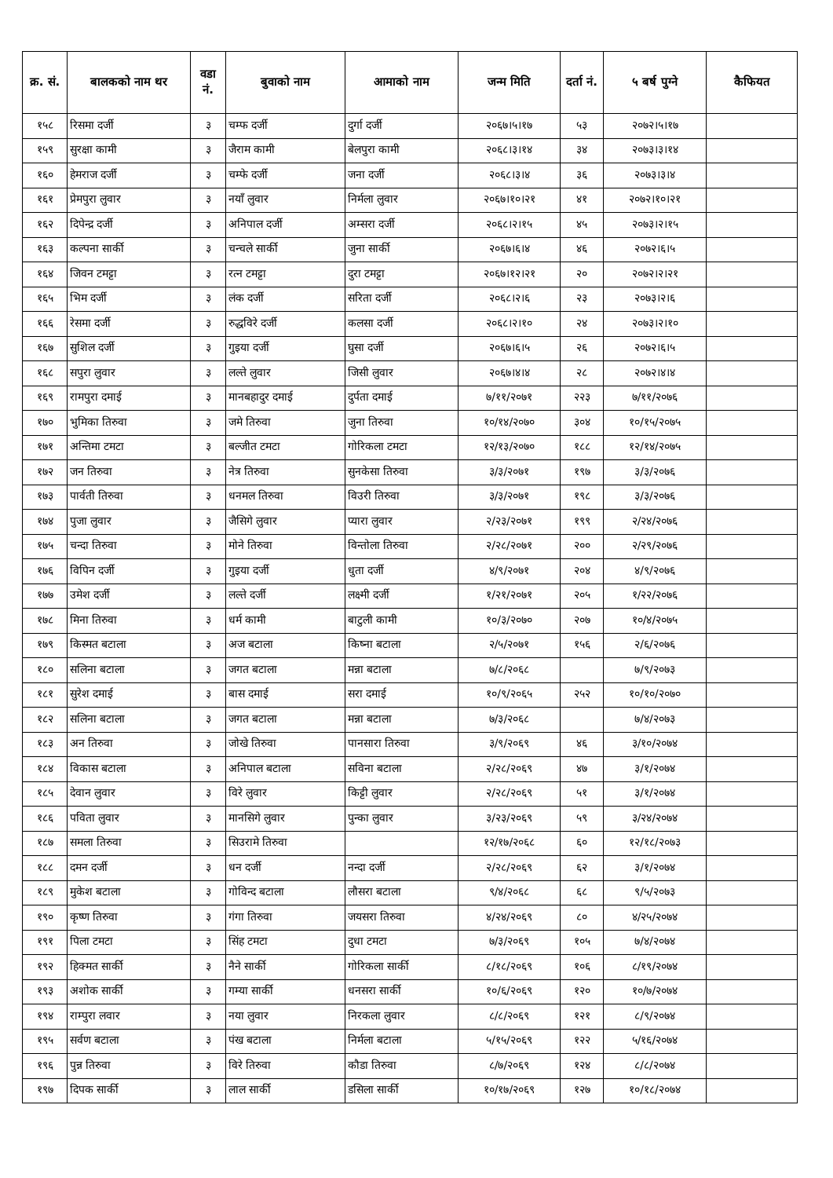| क्र. सं. | बालकको नाम थर | वडा नं. | बुवाको नाम | आमाको नाम | जन्म मिति | दर्ता नं. | ५ बर्ष पुग्ने | कैफियत |
| --- | --- | --- | --- | --- | --- | --- | --- | --- |
| १५८ | रिसमा दर्जी | ३ | चम्फ दर्जी | दुर्गा दर्जी | २०६७।५।१७ | ५३ | २०७२।५।१७ | |
| १५९ | सुरक्षा कामी | ३ | जैराम कामी | बेलपुरा कामी | २०६८।३।१४ | ३४ | २०७३।३।१४ | |
| १६० | हेमराज दर्जी | ३ | चम्फे दर्जी | जना दर्जी | २०६८।३।४ | ३६ | २०७३।३।४ | |
| १६१ | प्रेमपुरा लुवार | ३ | नयाँ लुवार | निर्मला लुवार | २०६७।१०।२१ | ४१ | २०७२।१०।२१ | |
| १६२ | दिपेन्द्र दर्जी | ३ | अनिपाल दर्जी | अम्सरा दर्जी | २०६८।२।१५ | ४५ | २०७३।२।१५ | |
| १६३ | कल्पना सार्की | ३ | चन्चले सार्की | जुना सार्की | २०६७।६।४ | ४६ | २०७२।६।५ | |
| १६४ | जिवन टमट्टा | ३ | रत्न टमट्टा | दुरा टमट्टा | २०६७।१२।२१ | २० | २०७२।२।२१ | |
| १६५ | भिम दर्जी | ३ | लंक दर्जी | सरिता दर्जी | २०६८।२।६ | २३ | २०७३।२।६ | |
| १६६ | रेसमा दर्जी | ३ | रुद्धविरे दर्जी | कलसा दर्जी | २०६८।२।१० | २४ | २०७३।२।१० | |
| १६७ | सुशिल दर्जी | ३ | गुइया दर्जी | घुसा दर्जी | २०६७।६।५ | २६ | २०७२।६।५ | |
| १६८ | सपुरा लुवार | ३ | लल्ते लुवार | जिसी लुवार | २०६७।४।४ | २८ | २०७२।४।४ | |
| १६९ | रामपुरा दमाई | ३ | मानबहादुर दमाई | दुर्पता दमाई | ७/११/२०७१ | २२३ | ७/११/२०७६ | |
| १७० | भुमिका तिरुवा | ३ | जमे तिरुवा | जुना तिरुवा | १०/१४/२०७० | ३०४ | १०/१५/२०७५ | |
| १७१ | अन्तिमा टमटा | ३ | बल्जीत टमटा | गोरिकला टमटा | १२/१३/२०७० | १८८ | १२/१४/२०७५ | |
| १७२ | जन तिरुवा | ३ | नेत्र तिरुवा | सुनकेसा तिरुवा | ३/३/२०७१ | १९७ | ३/३/२०७६ | |
| १७३ | पार्वती तिरुवा | ३ | धनमल तिरुवा | विउरी तिरुवा | ३/३/२०७१ | १९८ | ३/३/२०७६ | |
| १७४ | पुजा लुवार | ३ | जैसिगे लुवार | प्यारा लुवार | २/२३/२०७१ | १९९ | २/२४/२०७६ | |
| १७५ | चन्दा तिरुवा | ३ | मोने तिरुवा | विन्तोला तिरुवा | २/२८/२०७१ | २०० | २/२९/२०७६ | |
| १७६ | विपिन दर्जी | ३ | गुइया दर्जी | धुता दर्जी | ४/९/२०७१ | २०४ | ४/९/२०७६ | |
| १७७ | उमेश दर्जी | ३ | लल्ते दर्जी | लक्ष्मी दर्जी | १/२१/२०७१ | २०५ | १/२२/२०७६ | |
| १७८ | मिना तिरुवा | ३ | धर्म कामी | बाटुली कामी | १०/३/२०७० | २०७ | १०/४/२०७५ | |
| १७९ | किस्मत बटाला | ३ | अज बटाला | किष्ना बटाला | २/५/२०७१ | १५६ | २/६/२०७६ | |
| १८० | सलिना बटाला | ३ | जगत बटाला | मन्ना बटाला | ७/८/२०६८ | | ७/९/२०७३ | |
| १८१ | सुरेश दमाई | ३ | बास दमाई | सरा दमाई | १०/९/२०६५ | २५२ | १०/१०/२०७० | |
| १८२ | सलिना बटाला | ३ | जगत बटाला | मन्ना बटाला | ७/३/२०६८ | | ७/४/२०७३ | |
| १८३ | अन तिरुवा | ३ | जोखे तिरुवा | पानसारा तिरुवा | ३/९/२०६९ | ४६ | ३/१०/२०७४ | |
| १८४ | विकास बटाला | ३ | अनिपाल बटाला | सविना बटाला | २/२८/२०६९ | ४७ | ३/१/२०७४ | |
| १८५ | देवान लुवार | ३ | विरे लुवार | किट्टी लुवार | २/२८/२०६९ | ५१ | ३/१/२०७४ | |
| १८६ | पविता लुवार | ३ | मानसिगे लुवार | पुन्का लुवार | ३/२३/२०६९ | ५९ | ३/२४/२०७४ | |
| १८७ | समला तिरुवा | ३ | सिउरामे तिरुवा | | १२/१७/२०६८ | ६० | १२/१८/२०७३ | |
| १८८ | दमन दर्जी | ३ | धन दर्जी | नन्दा दर्जी | २/२८/२०६९ | ६२ | ३/१/२०७४ | |
| १८९ | मुकेश बटाला | ३ | गोविन्द बटाला | लौसरा बटाला | ९/४/२०६८ | ६८ | ९/५/२०७३ | |
| १९० | कृष्ण तिरुवा | ३ | गंगा तिरुवा | जयसरा तिरुवा | ४/२४/२०६९ | ८० | ४/२५/२०७४ | |
| १९१ | पिला टमटा | ३ | सिंह टमटा | दुधा टमटा | ७/३/२०६९ | १०५ | ७/४/२०७४ | |
| १९२ | हिक्मत सार्की | ३ | नैने सार्की | गोरिकला सार्की | ८/१८/२०६९ | १०६ | ८/१९/२०७४ | |
| १९३ | अशोक सार्की | ३ | गम्या सार्की | धनसरा सार्की | १०/६/२०६९ | १२० | १०/७/२०७४ | |
| १९४ | राम्पुरा लवार | ३ | नया लुवार | निरकला लुवार | ८/८/२०६९ | १२१ | ८/९/२०७४ | |
| १९५ | सर्वण बटाला | ३ | पंख बटाला | निर्मला बटाला | ५/१५/२०६९ | १२२ | ५/१६/२०७४ | |
| १९६ | पुन्न तिरुवा | ३ | विरे तिरुवा | कौडा तिरुवा | ८/७/२०६९ | १२४ | ८/८/२०७४ | |
| १९७ | दिपक सार्की | ३ | लाल सार्की | डसिला सार्की | १०/१७/२०६९ | १२७ | १०/१८/२०७४ | |